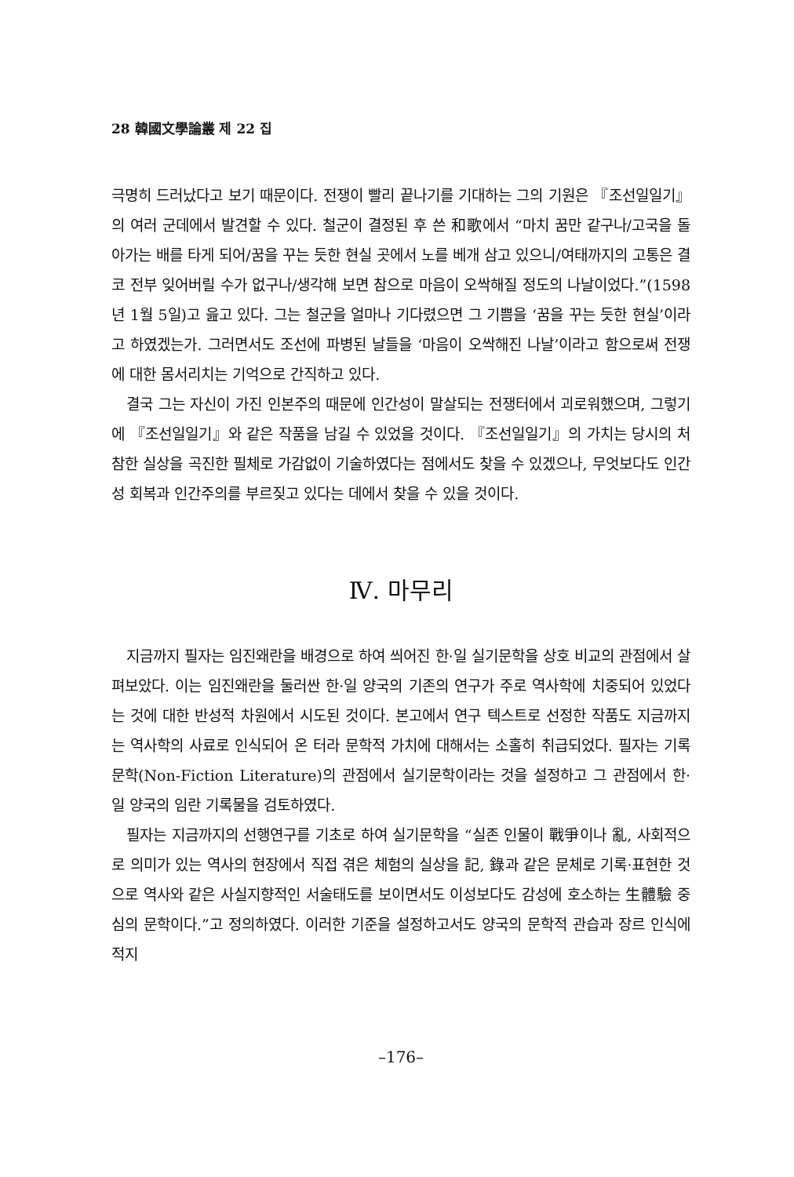28 韓國文學論叢 제 22 집
극명히 드러났다고 보기 때문이다. 전쟁이 빨리 끝나기를 기대하는 그의 기원은 『조선일일기』의 여러 군데에서 발견할 수 있다. 철군이 결정된 후 쓴 和歌에서 “마치 꿈만 같구나/고국을 돌아가는 배를 타게 되어/꿈을 꾸는 듯한 현실 곳에서 노를 베개 삼고 있으니/여태까지의 고통은 결코 전부 잊어버릴 수가 없구나/생각해 보면 참으로 마음이 오싹해질 정도의 나날이었다.”(1598년 1월 5일)고 읊고 있다. 그는 철군을 얼마나 기다렸으면 그 기쁨을 ‘꿈을 꾸는 듯한 현실’이라고 하였겠는가. 그러면서도 조선에 파병된 날들을 ‘마음이 오싹해진 나날’이라고 함으로써 전쟁에 대한 몸서리치는 기억으로 간직하고 있다.
결국 그는 자신이 가진 인본주의 때문에 인간성이 말살되는 전쟁터에서 괴로워했으며, 그렇기에 『조선일일기』와 같은 작품을 남길 수 있었을 것이다. 『조선일일기』의 가치는 당시의 처참한 실상을 곡진한 필체로 가감없이 기술하였다는 점에서도 찾을 수 있겠으나, 무엇보다도 인간성 회복과 인간주의를 부르짖고 있다는 데에서 찾을 수 있을 것이다.
Ⅳ. 마무리
지금까지 필자는 임진왜란을 배경으로 하여 씌어진 한·일 실기문학을 상호 비교의 관점에서 살펴보았다. 이는 임진왜란을 둘러싼 한·일 양국의 기존의 연구가 주로 역사학에 치중되어 있었다는 것에 대한 반성적 차원에서 시도된 것이다. 본고에서 연구 텍스트로 선정한 작품도 지금까지는 역사학의 사료로 인식되어 온 터라 문학적 가치에 대해서는 소홀히 취급되었다. 필자는 기록문학(Non-Fiction Literature)의 관점에서 실기문학이라는 것을 설정하고 그 관점에서 한·일 양국의 임란 기록물을 검토하였다.
필자는 지금까지의 선행연구를 기초로 하여 실기문학을 “실존 인물이 戰爭이나 亂, 사회적으로 의미가 있는 역사의 현장에서 직접 겪은 체험의 실상을 記, 錄과 같은 문체로 기록·표현한 것으로 역사와 같은 사실지향적인 서술태도를 보이면서도 이성보다도 감성에 호소하는 生體驗 중심의 문학이다.”고 정의하였다. 이러한 기준을 설정하고서도 양국의 문학적 관습과 장르 인식에 적지
–176–